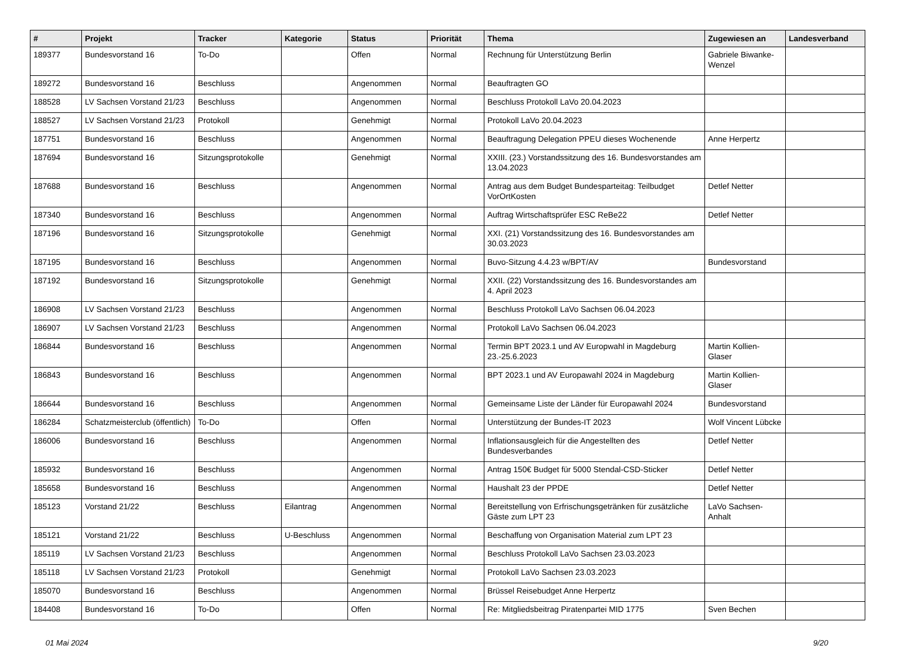| # | Projekt | Tracker | Kategorie | Status | Priorität | Thema | Zugewiesen an | Landesverband |
| --- | --- | --- | --- | --- | --- | --- | --- | --- |
| 189377 | Bundesvorstand 16 | To-Do | | Offen | Normal | Rechnung für Unterstützung Berlin | Gabriele Biwanke-Wenzel | |
| 189272 | Bundesvorstand 16 | Beschluss | | Angenommen | Normal | Beauftragten GO | | |
| 188528 | LV Sachsen Vorstand 21/23 | Beschluss | | Angenommen | Normal | Beschluss Protokoll LaVo 20.04.2023 | | |
| 188527 | LV Sachsen Vorstand 21/23 | Protokoll | | Genehmigt | Normal | Protokoll LaVo 20.04.2023 | | |
| 187751 | Bundesvorstand 16 | Beschluss | | Angenommen | Normal | Beauftragung Delegation PPEU dieses Wochenende | Anne Herpertz | |
| 187694 | Bundesvorstand 16 | Sitzungsprotokolle | | Genehmigt | Normal | XXIII. (23.) Vorstandssitzung des 16. Bundesvorstandes am 13.04.2023 | | |
| 187688 | Bundesvorstand 16 | Beschluss | | Angenommen | Normal | Antrag aus dem Budget Bundesparteitag: Teilbudget VorOrtKosten | Detlef Netter | |
| 187340 | Bundesvorstand 16 | Beschluss | | Angenommen | Normal | Auftrag Wirtschaftsprüfer ESC ReBe22 | Detlef Netter | |
| 187196 | Bundesvorstand 16 | Sitzungsprotokolle | | Genehmigt | Normal | XXI. (21) Vorstandssitzung des 16. Bundesvorstandes am 30.03.2023 | | |
| 187195 | Bundesvorstand 16 | Beschluss | | Angenommen | Normal | Buvo-Sitzung 4.4.23 w/BPT/AV | Bundesvorstand | |
| 187192 | Bundesvorstand 16 | Sitzungsprotokolle | | Genehmigt | Normal | XXII. (22) Vorstandssitzung des 16. Bundesvorstandes am 4. April 2023 | | |
| 186908 | LV Sachsen Vorstand 21/23 | Beschluss | | Angenommen | Normal | Beschluss Protokoll LaVo Sachsen 06.04.2023 | | |
| 186907 | LV Sachsen Vorstand 21/23 | Beschluss | | Angenommen | Normal | Protokoll LaVo Sachsen 06.04.2023 | | |
| 186844 | Bundesvorstand 16 | Beschluss | | Angenommen | Normal | Termin BPT 2023.1 und AV Europwahl in Magdeburg 23.-25.6.2023 | Martin Kollien-Glaser | |
| 186843 | Bundesvorstand 16 | Beschluss | | Angenommen | Normal | BPT 2023.1 und AV Europawahl 2024 in Magdeburg | Martin Kollien-Glaser | |
| 186644 | Bundesvorstand 16 | Beschluss | | Angenommen | Normal | Gemeinsame Liste der Länder für Europawahl 2024 | Bundesvorstand | |
| 186284 | Schatzmeisterclub (öffentlich) | To-Do | | Offen | Normal | Unterstützung der Bundes-IT 2023 | Wolf Vincent Lübcke | |
| 186006 | Bundesvorstand 16 | Beschluss | | Angenommen | Normal | Inflationsausgleich für die Angestellten des Bundesverbandes | Detlef Netter | |
| 185932 | Bundesvorstand 16 | Beschluss | | Angenommen | Normal | Antrag 150€ Budget für 5000 Stendal-CSD-Sticker | Detlef Netter | |
| 185658 | Bundesvorstand 16 | Beschluss | | Angenommen | Normal | Haushalt 23 der PPDE | Detlef Netter | |
| 185123 | Vorstand 21/22 | Beschluss | Eilantrag | Angenommen | Normal | Bereitstellung von Erfrischungsgetränken für zusätzliche Gäste zum LPT 23 | LaVo Sachsen-Anhalt | |
| 185121 | Vorstand 21/22 | Beschluss | U-Beschluss | Angenommen | Normal | Beschaffung von Organisation Material zum LPT 23 | | |
| 185119 | LV Sachsen Vorstand 21/23 | Beschluss | | Angenommen | Normal | Beschluss Protokoll LaVo Sachsen 23.03.2023 | | |
| 185118 | LV Sachsen Vorstand 21/23 | Protokoll | | Genehmigt | Normal | Protokoll LaVo Sachsen 23.03.2023 | | |
| 185070 | Bundesvorstand 16 | Beschluss | | Angenommen | Normal | Brüssel Reisebudget Anne Herpertz | | |
| 184408 | Bundesvorstand 16 | To-Do | | Offen | Normal | Re: Mitgliedsbeitrag Piratenpartei MID 1775 | Sven Bechen | |
01 Mai 2024 9/20